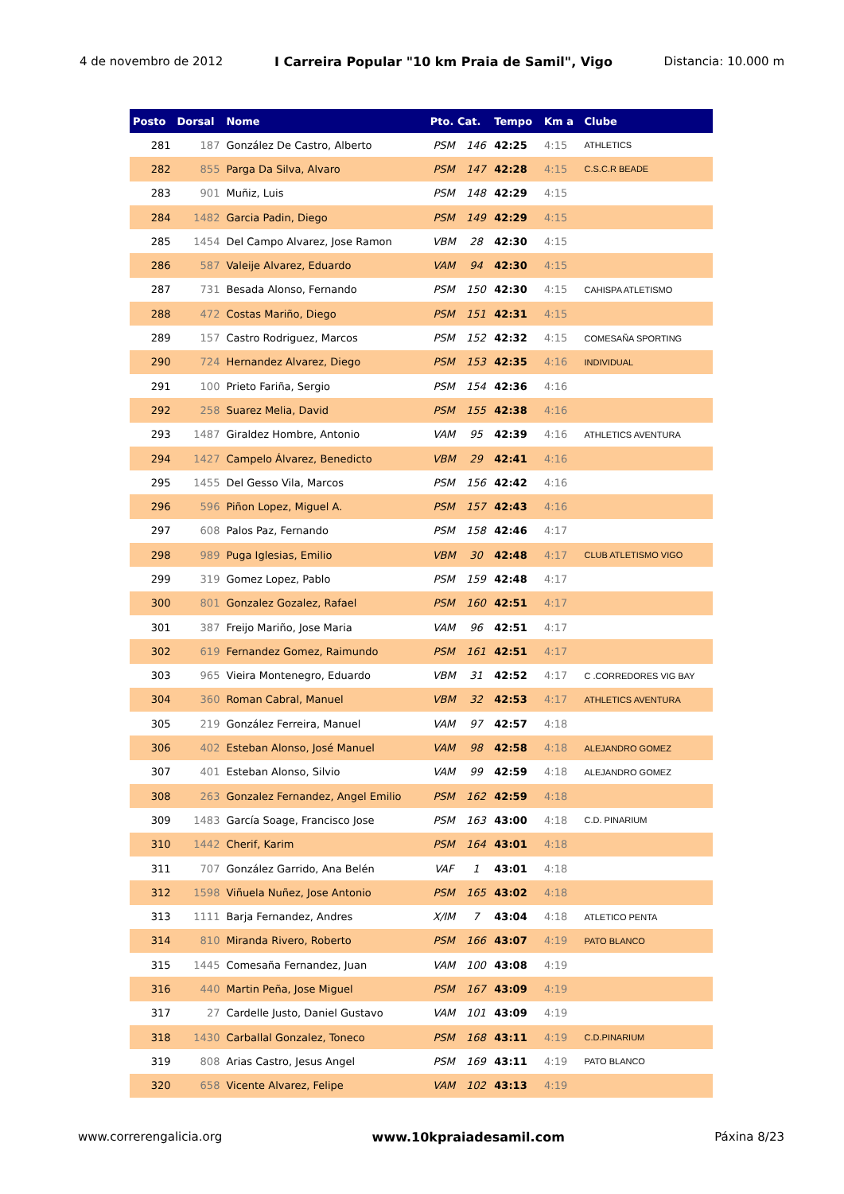4 de novembro de 2012 I Carreira Popular "10 km Praia de Samil", Vigo Distancia: 10.000 m
| Posto | Dorsal | Nome | Pto. Cat. | | Tempo | Km a | Clube |
| --- | --- | --- | --- | --- | --- | --- | --- |
| 281 | 187 | González De Castro, Alberto | PSM | 146 | 42:25 | 4:15 | ATHLETICS |
| 282 | 855 | Parga Da Silva, Alvaro | PSM | 147 | 42:28 | 4:15 | C.S.C.R BEADE |
| 283 | 901 | Muñiz, Luis | PSM | 148 | 42:29 | 4:15 | |
| 284 | 1482 | Garcia Padin, Diego | PSM | 149 | 42:29 | 4:15 | |
| 285 | 1454 | Del Campo Alvarez, Jose Ramon | VBM | 28 | 42:30 | 4:15 | |
| 286 | 587 | Valeije Alvarez, Eduardo | VAM | 94 | 42:30 | 4:15 | |
| 287 | 731 | Besada Alonso, Fernando | PSM | 150 | 42:30 | 4:15 | CAHISPA ATLETISMO |
| 288 | 472 | Costas Mariño, Diego | PSM | 151 | 42:31 | 4:15 | |
| 289 | 157 | Castro Rodriguez, Marcos | PSM | 152 | 42:32 | 4:15 | COMESAÑA SPORTING |
| 290 | 724 | Hernandez Alvarez, Diego | PSM | 153 | 42:35 | 4:16 | INDIVIDUAL |
| 291 | 100 | Prieto Fariña, Sergio | PSM | 154 | 42:36 | 4:16 | |
| 292 | 258 | Suarez Melia, David | PSM | 155 | 42:38 | 4:16 | |
| 293 | 1487 | Giraldez Hombre, Antonio | VAM | 95 | 42:39 | 4:16 | ATHLETICS AVENTURA |
| 294 | 1427 | Campelo Álvarez, Benedicto | VBM | 29 | 42:41 | 4:16 | |
| 295 | 1455 | Del Gesso Vila, Marcos | PSM | 156 | 42:42 | 4:16 | |
| 296 | 596 | Piñon Lopez, Miguel A. | PSM | 157 | 42:43 | 4:16 | |
| 297 | 608 | Palos Paz, Fernando | PSM | 158 | 42:46 | 4:17 | |
| 298 | 989 | Puga Iglesias, Emilio | VBM | 30 | 42:48 | 4:17 | CLUB ATLETISMO VIGO |
| 299 | 319 | Gomez Lopez, Pablo | PSM | 159 | 42:48 | 4:17 | |
| 300 | 801 | Gonzalez Gozalez, Rafael | PSM | 160 | 42:51 | 4:17 | |
| 301 | 387 | Freijo Mariño, Jose Maria | VAM | 96 | 42:51 | 4:17 | |
| 302 | 619 | Fernandez Gomez, Raimundo | PSM | 161 | 42:51 | 4:17 | |
| 303 | 965 | Vieira Montenegro, Eduardo | VBM | 31 | 42:52 | 4:17 | C .CORREDORES VIG BAY |
| 304 | 360 | Roman Cabral, Manuel | VBM | 32 | 42:53 | 4:17 | ATHLETICS AVENTURA |
| 305 | 219 | González Ferreira, Manuel | VAM | 97 | 42:57 | 4:18 | |
| 306 | 402 | Esteban Alonso, José Manuel | VAM | 98 | 42:58 | 4:18 | ALEJANDRO GOMEZ |
| 307 | 401 | Esteban Alonso, Silvio | VAM | 99 | 42:59 | 4:18 | ALEJANDRO GOMEZ |
| 308 | 263 | Gonzalez Fernandez, Angel Emilio | PSM | 162 | 42:59 | 4:18 | |
| 309 | 1483 | García Soage, Francisco Jose | PSM | 163 | 43:00 | 4:18 | C.D. PINARIUM |
| 310 | 1442 | Cherif, Karim | PSM | 164 | 43:01 | 4:18 | |
| 311 | 707 | González Garrido, Ana Belén | VAF | 1 | 43:01 | 4:18 | |
| 312 | 1598 | Viñuela Nuñez, Jose Antonio | PSM | 165 | 43:02 | 4:18 | |
| 313 | 1111 | Barja Fernandez, Andres | X/IM | 7 | 43:04 | 4:18 | ATLETICO PENTA |
| 314 | 810 | Miranda Rivero, Roberto | PSM | 166 | 43:07 | 4:19 | PATO BLANCO |
| 315 | 1445 | Comesaña Fernandez, Juan | VAM | 100 | 43:08 | 4:19 | |
| 316 | 440 | Martin Peña, Jose Miguel | PSM | 167 | 43:09 | 4:19 | |
| 317 | 27 | Cardelle Justo, Daniel Gustavo | VAM | 101 | 43:09 | 4:19 | |
| 318 | 1430 | Carballal Gonzalez, Toneco | PSM | 168 | 43:11 | 4:19 | C.D.PINARIUM |
| 319 | 808 | Arias Castro, Jesus Angel | PSM | 169 | 43:11 | 4:19 | PATO BLANCO |
| 320 | 658 | Vicente Alvarez, Felipe | VAM | 102 | 43:13 | 4:19 | |
www.correrengalicia.org www.10kpraiadesamil.com Páxina 8/23